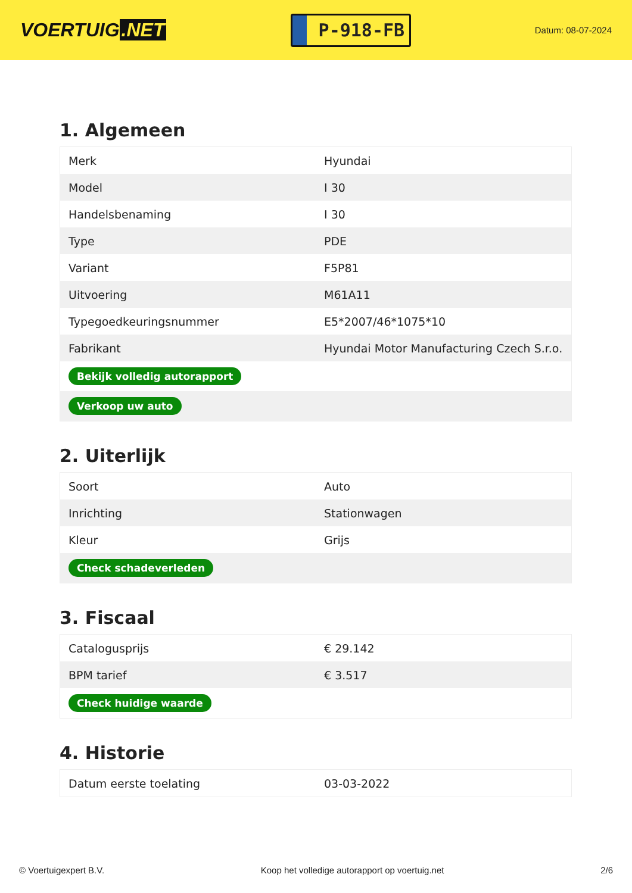VOERTUIG.NET
P-918-FB
Datum: 08-07-2024
1. Algemeen
| Merk | Hyundai |
| Model | I 30 |
| Handelsbenaming | I 30 |
| Type | PDE |
| Variant | F5P81 |
| Uitvoering | M61A11 |
| Typegoedkeuringsnummer | E5*2007/46*1075*10 |
| Fabrikant | Hyundai Motor Manufacturing Czech S.r.o. |
| Bekijk volledig autorapport | |
| Verkoop uw auto | |
2. Uiterlijk
| Soort | Auto |
| Inrichting | Stationwagen |
| Kleur | Grijs |
| Check schadeverleden | |
3. Fiscaal
| Catalogusprijs | € 29.142 |
| BPM tarief | € 3.517 |
| Check huidige waarde | |
4. Historie
| Datum eerste toelating | 03-03-2022 |
© Voertuigexpert B.V. Koop het volledige autorapport op voertuig.net 2/6